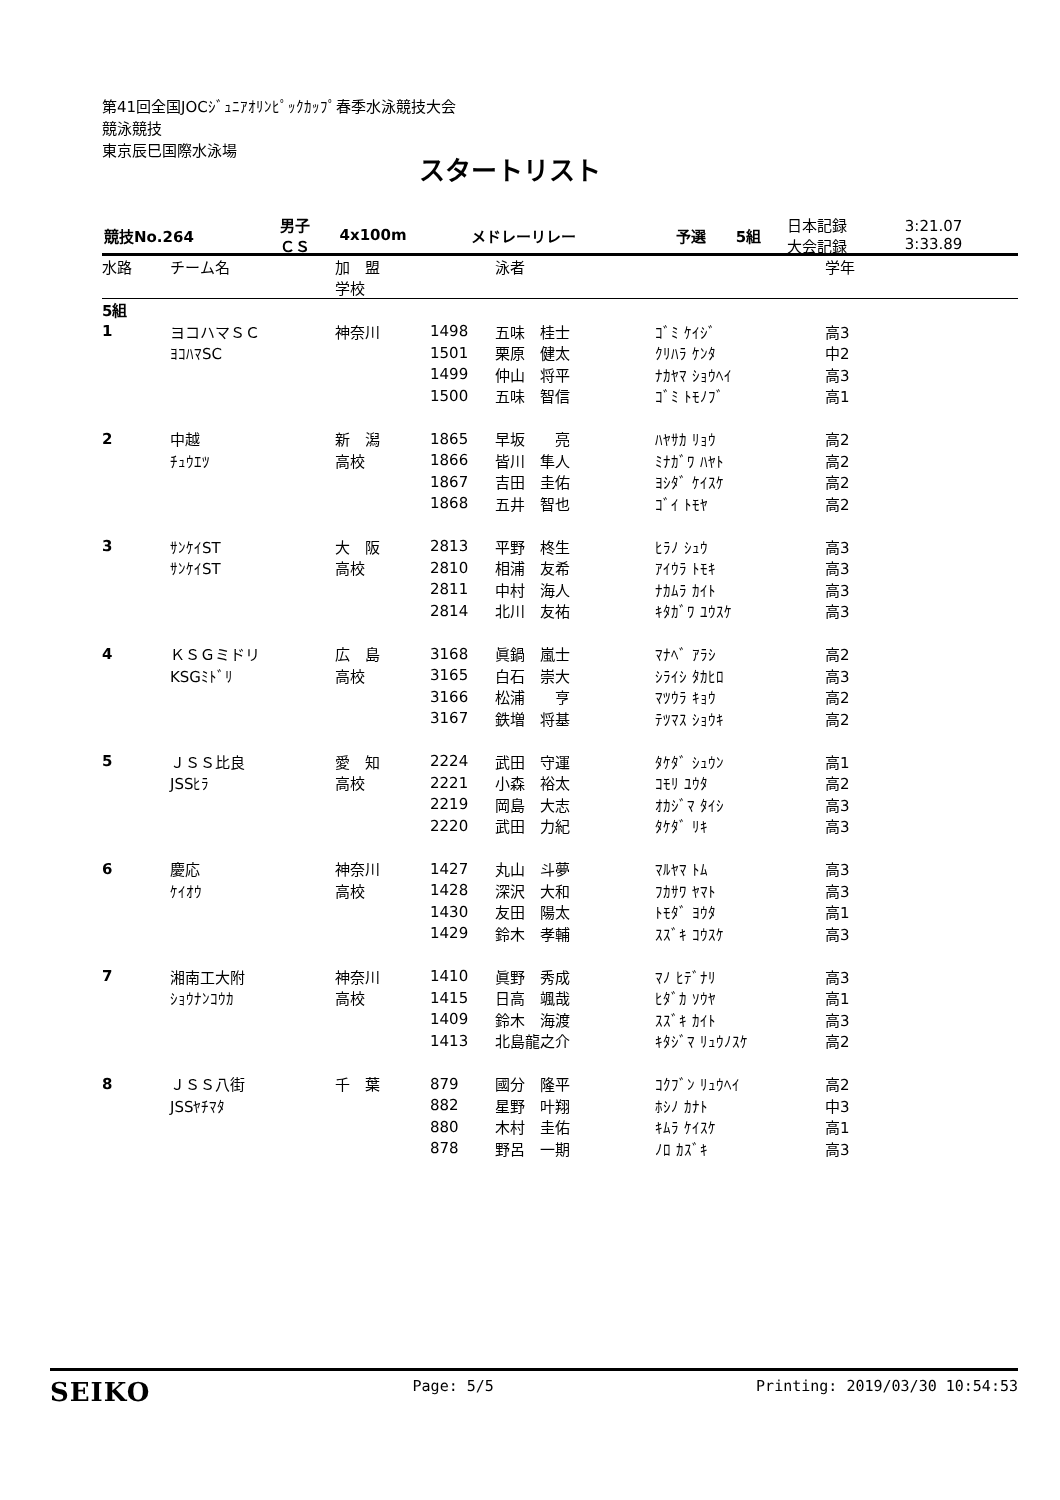第41回全国JOCｼﾞｭﾆｱｵﾘﾝﾋﾟｯｸｶｯﾌﾟ春季水泳競技大会
競泳競技
東京辰巳国際水泳場
スタートリスト
| 競技No.264 | 男子 ＣＳ | 4x100m | メドレーリレー | 予選 | 5組 | 日本記録 大会記録 | 3:21.07 3:33.89 |
| 水路 | チーム名 | 加 盟 学校 | | 泳者 | | 学年 |
| --- | --- | --- | --- | --- | --- | --- |
| 5組 | | | | | | |
| 1 | ヨコハマＳＣ | 神奈川 | 1498 | 五味 桂士 | ｺﾞﾐ ｹｲｼﾞ | 高3 |
| | ﾖｺﾊﾏSC | | 1501 | 栗原 健太 | ｸﾘﾊﾗ ｹﾝﾀ | 中2 |
| | | | 1499 | 仲山 将平 | ﾅｶﾔﾏ ｼｮｳﾍｲ | 高3 |
| | | | 1500 | 五味 智信 | ｺﾞﾐ ﾄﾓﾉﾌﾞ | 高1 |
| 2 | 中越 | 新 潟 | 1865 | 早坂 亮 | ﾊﾔｻｶ ﾘｮｳ | 高2 |
| | ﾁｭｳｴﾂ | 高校 | 1866 | 皆川 隼人 | ﾐﾅｶﾞﾜ ﾊﾔﾄ | 高2 |
| | | | 1867 | 吉田 圭佑 | ﾖｼﾀﾞ ｹｲｽｹ | 高2 |
| | | | 1868 | 五井 智也 | ｺﾞｲ ﾄﾓﾔ | 高2 |
| 3 | ｻﾝｹｲST | 大 阪 | 2813 | 平野 柊生 | ﾋﾗﾉ ｼｭｳ | 高3 |
| | ｻﾝｹｲST | 高校 | 2810 | 相浦 友希 | ｱｲｳﾗ ﾄﾓｷ | 高3 |
| | | | 2811 | 中村 海人 | ﾅｶﾑﾗ ｶｲﾄ | 高3 |
| | | | 2814 | 北川 友祐 | ｷﾀｶﾞﾜ ﾕｳｽｹ | 高3 |
| 4 | ＫＳＧミドリ | 広 島 | 3168 | 眞鍋 嵐士 | ﾏﾅﾍﾞ ｱﾗｼ | 高2 |
| | KSGﾐﾄﾞﾘ | 高校 | 3165 | 白石 崇大 | ｼﾗｲｼ ﾀｶﾋﾛ | 高3 |
| | | | 3166 | 松浦 亨 | ﾏﾂｳﾗ ｷｮｳ | 高2 |
| | | | 3167 | 鉄増 将基 | ﾃﾂﾏｽ ｼｮｳｷ | 高2 |
| 5 | ＪＳＳ比良 | 愛 知 | 2224 | 武田 守運 | ﾀｹﾀﾞ ｼｭｳﾝ | 高1 |
| | JSSﾋﾗ | 高校 | 2221 | 小森 裕太 | ｺﾓﾘ ﾕｳﾀ | 高2 |
| | | | 2219 | 岡島 大志 | ｵｶｼﾞﾏ ﾀｲｼ | 高3 |
| | | | 2220 | 武田 力紀 | ﾀｹﾀﾞ ﾘｷ | 高3 |
| 6 | 慶応 | 神奈川 | 1427 | 丸山 斗夢 | ﾏﾙﾔﾏ ﾄﾑ | 高3 |
| | ｹｲｵｳ | 高校 | 1428 | 深沢 大和 | ﾌｶｻﾜ ﾔﾏﾄ | 高3 |
| | | | 1430 | 友田 陽太 | ﾄﾓﾀﾞ ﾖｳﾀ | 高1 |
| | | | 1429 | 鈴木 孝輔 | ｽｽﾞｷ ｺｳｽｹ | 高3 |
| 7 | 湘南工大附 | 神奈川 | 1410 | 眞野 秀成 | ﾏﾉ ﾋﾃﾞﾅﾘ | 高3 |
| | ｼｮｳﾅﾝｺｳｶ | 高校 | 1415 | 日高 颯哉 | ﾋﾀﾞｶ ｿｳﾔ | 高1 |
| | | | 1409 | 鈴木 海渡 | ｽｽﾞｷ ｶｲﾄ | 高3 |
| | | | 1413 | 北島龍之介 | ｷﾀｼﾞﾏ ﾘｭｳﾉｽｹ | 高2 |
| 8 | ＪＳＳ八街 | 千 葉 | 879 | 國分 隆平 | ｺｸﾌﾞﾝ ﾘｭｳﾍｲ | 高2 |
| | JSSﾔﾁﾏﾀ | | 882 | 星野 叶翔 | ﾎｼﾉ ｶﾅﾄ | 中3 |
| | | | 880 | 木村 圭佑 | ｷﾑﾗ ｹｲｽｹ | 高1 |
| | | | 878 | 野呂 一期 | ﾉﾛ ｶｽﾞｷ | 高3 |
SEIKO Page: 5/5 Printing: 2019/03/30 10:54:53